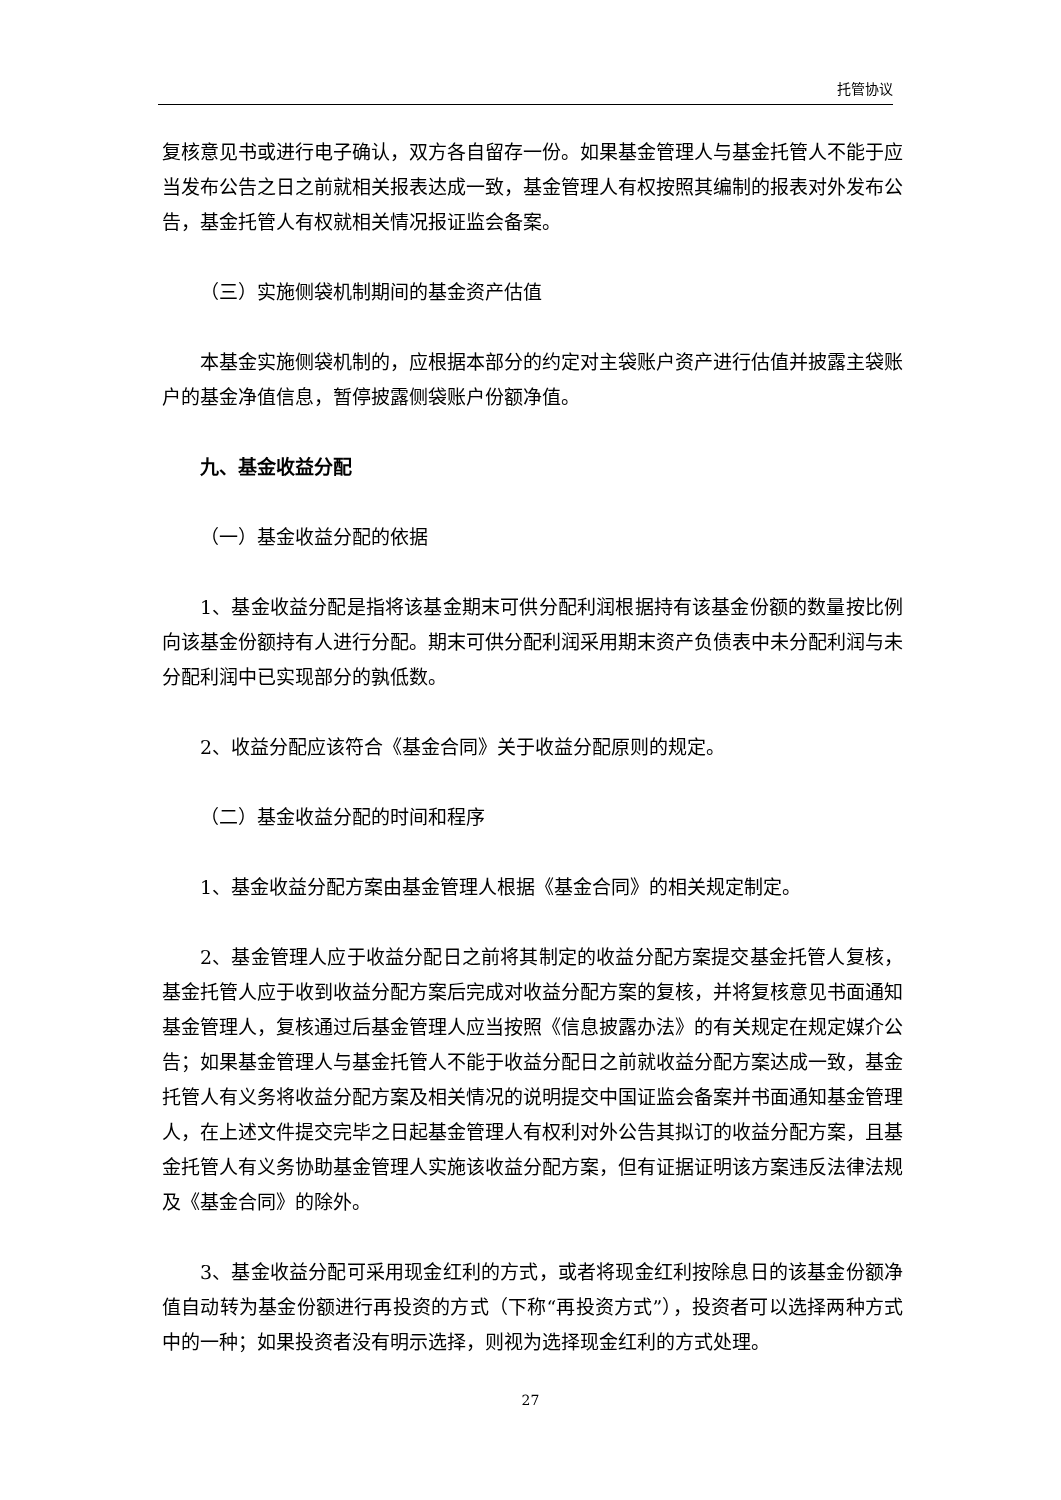托管协议
复核意见书或进行电子确认，双方各自留存一份。如果基金管理人与基金托管人不能于应当发布公告之日之前就相关报表达成一致，基金管理人有权按照其编制的报表对外发布公告，基金托管人有权就相关情况报证监会备案。
（三）实施侧袋机制期间的基金资产估值
本基金实施侧袋机制的，应根据本部分的约定对主袋账户资产进行估值并披露主袋账户的基金净值信息，暂停披露侧袋账户份额净值。
九、基金收益分配
（一）基金收益分配的依据
1、基金收益分配是指将该基金期末可供分配利润根据持有该基金份额的数量按比例向该基金份额持有人进行分配。期末可供分配利润采用期末资产负债表中未分配利润与未分配利润中已实现部分的孰低数。
2、收益分配应该符合《基金合同》关于收益分配原则的规定。
（二）基金收益分配的时间和程序
1、基金收益分配方案由基金管理人根据《基金合同》的相关规定制定。
2、基金管理人应于收益分配日之前将其制定的收益分配方案提交基金托管人复核，基金托管人应于收到收益分配方案后完成对收益分配方案的复核，并将复核意见书面通知基金管理人，复核通过后基金管理人应当按照《信息披露办法》的有关规定在规定媒介公告；如果基金管理人与基金托管人不能于收益分配日之前就收益分配方案达成一致，基金托管人有义务将收益分配方案及相关情况的说明提交中国证监会备案并书面通知基金管理人，在上述文件提交完毕之日起基金管理人有权利对外公告其拟订的收益分配方案，且基金托管人有义务协助基金管理人实施该收益分配方案，但有证据证明该方案违反法律法规及《基金合同》的除外。
3、基金收益分配可采用现金红利的方式，或者将现金红利按除息日的该基金份额净值自动转为基金份额进行再投资的方式（下称“再投资方式”），投资者可以选择两种方式中的一种；如果投资者没有明示选择，则视为选择现金红利的方式处理。
27